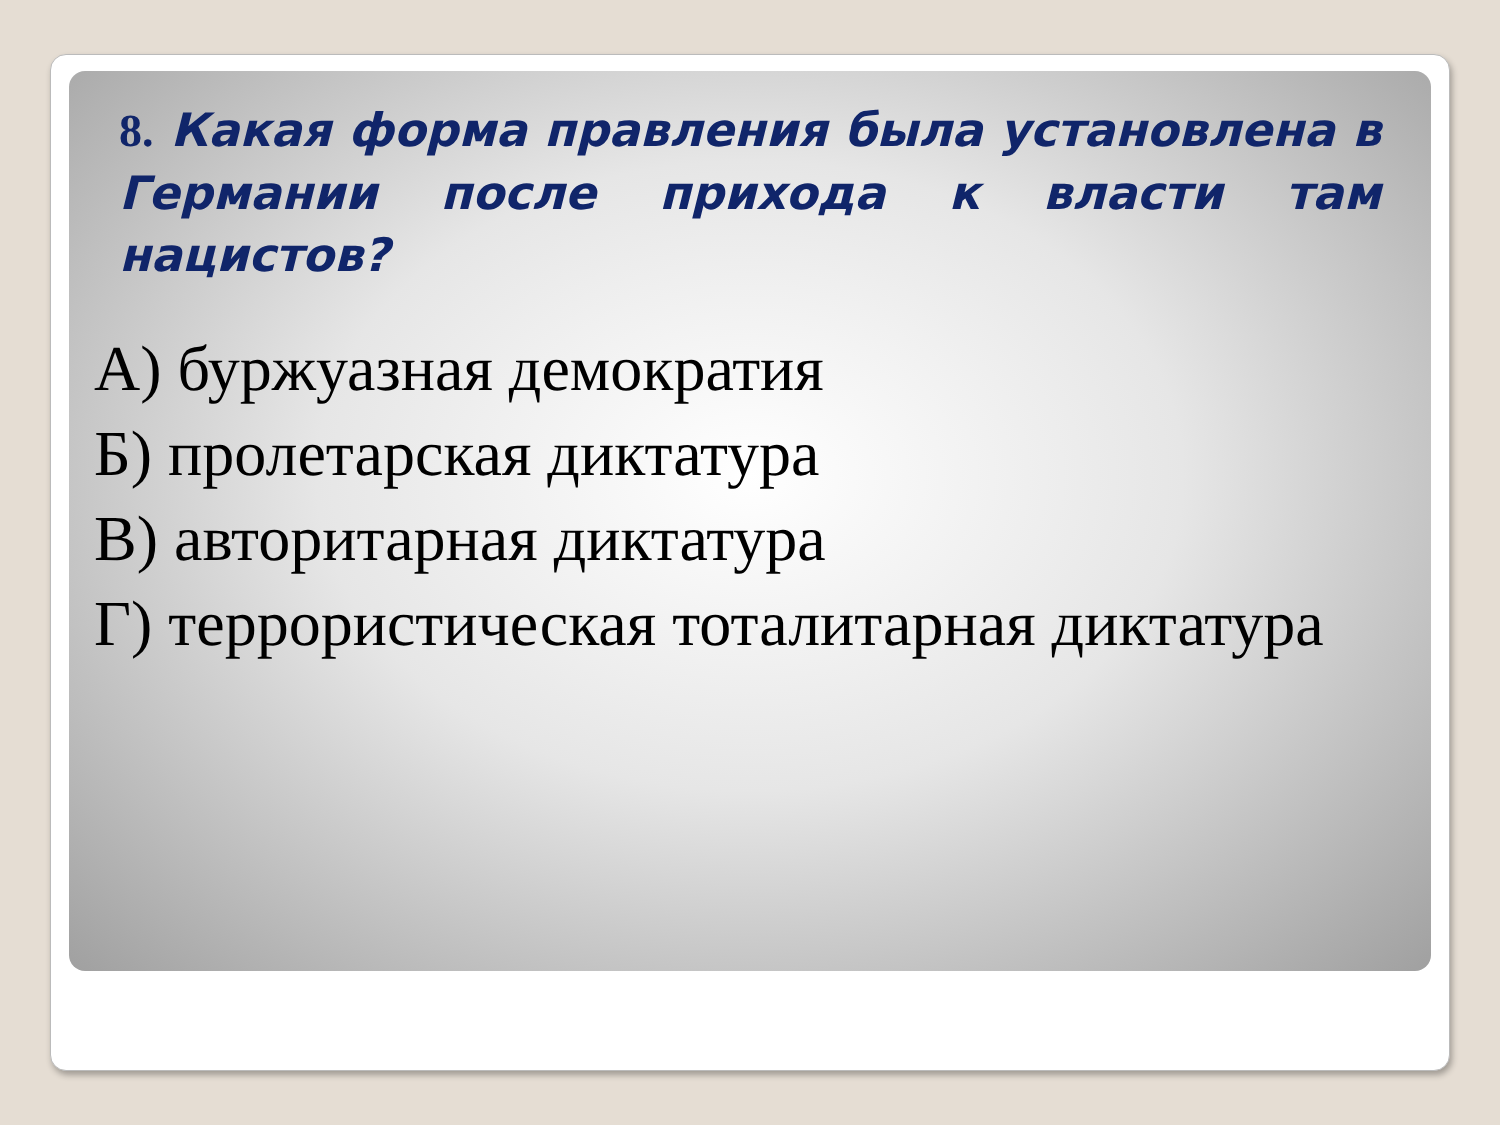8. Какая форма правления была установлена в Германии после прихода к власти там нацистов?
А) буржуазная демократия
Б) пролетарская диктатура
В) авторитарная диктатура
Г) террористическая тоталитарная диктатура